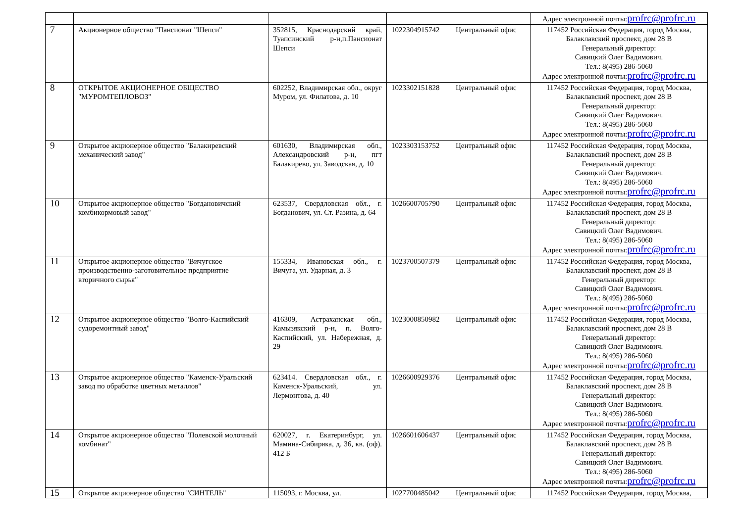| | | | | | Адрес электронной почты: profrc@profrc.ru |
| 7 | Акционерное общество "Пансионат "Шепси" | 352815, Краснодарский край, Туапсинский р-н,п.Пансионат Шепси | 1022304915742 | Центральный офис | 117452 Российская Федерация, город Москва, Балаклавский проспект, дом 28 В Генеральный директор: Савицкий Олег Вадимович. Тел.: 8(495) 286-5060 Адрес электронной почты: profrc@profrc.ru |
| 8 | ОТКРЫТОЕ АКЦИОНЕРНОЕ ОБЩЕСТВО "МУРОМТЕПЛОВОЗ" | 602252, Владимирская обл., округ Муром, ул. Филатова, д. 10 | 1023302151828 | Центральный офис | 117452 Российская Федерация, город Москва, Балаклавский проспект, дом 28 В Генеральный директор: Савицкий Олег Вадимович. Тел.: 8(495) 286-5060 Адрес электронной почты: profrc@profrc.ru |
| 9 | Открытое акционерное общество "Балакиревский механический завод" | 601630, Владимирская обл., Александровский р-н, пгт Балакирево, ул. Заводская, д. 10 | 1023303153752 | Центральный офис | 117452 Российская Федерация, город Москва, Балаклавский проспект, дом 28 В Генеральный директор: Савицкий Олег Вадимович. Тел.: 8(495) 286-5060 Адрес электронной почты: profrc@profrc.ru |
| 10 | Открытое акционерное общество "Богдановичский комбикормовый завод" | 623537, Свердловская обл., г. Богданович, ул. Ст. Разина, д. 64 | 1026600705790 | Центральный офис | 117452 Российская Федерация, город Москва, Балаклавский проспект, дом 28 В Генеральный директор: Савицкий Олег Вадимович. Тел.: 8(495) 286-5060 Адрес электронной почты: profrc@profrc.ru |
| 11 | Открытое акционерное общество "Вичугское производственно-заготовительное предприятие вторичного сырья" | 155334, Ивановская обл., г. Вичуга, ул. Ударная, д. 3 | 1023700507379 | Центральный офис | 117452 Российская Федерация, город Москва, Балаклавский проспект, дом 28 В Генеральный директор: Савицкий Олег Вадимович. Тел.: 8(495) 286-5060 Адрес электронной почты: profrc@profrc.ru |
| 12 | Открытое акционерное общество "Волго-Каспийский судоремонтный завод" | 416309, Астраханская обл., Камызякский р-н, п. Волго-Каспийский, ул. Набережная, д. 29 | 1023000850982 | Центральный офис | 117452 Российская Федерация, город Москва, Балаклавский проспект, дом 28 В Генеральный директор: Савицкий Олег Вадимович. Тел.: 8(495) 286-5060 Адрес электронной почты: profrc@profrc.ru |
| 13 | Открытое акционерное общество "Каменск-Уральский завод по обработке цветных металлов" | 623414. Свердловская обл., г. Каменск-Уральский, ул. Лермонтова, д. 40 | 1026600929376 | Центральный офис | 117452 Российская Федерация, город Москва, Балаклавский проспект, дом 28 В Генеральный директор: Савицкий Олег Вадимович. Тел.: 8(495) 286-5060 Адрес электронной почты: profrc@profrc.ru |
| 14 | Открытое акционерное общество "Полевской молочный комбинат" | 620027, г. Екатеринбург, ул. Мамина-Сибиряка, д. 36, кв. (оф). 412 Б | 1026601606437 | Центральный офис | 117452 Российская Федерация, город Москва, Балаклавский проспект, дом 28 В Генеральный директор: Савицкий Олег Вадимович. Тел.: 8(495) 286-5060 Адрес электронной почты: profrc@profrc.ru |
| 15 | Открытое акционерное общество "СИНТЕЛЬ" | 115093, г. Москва, ул. | 1027700485042 | Центральный офис | 117452 Российская Федерация, город Москва, |